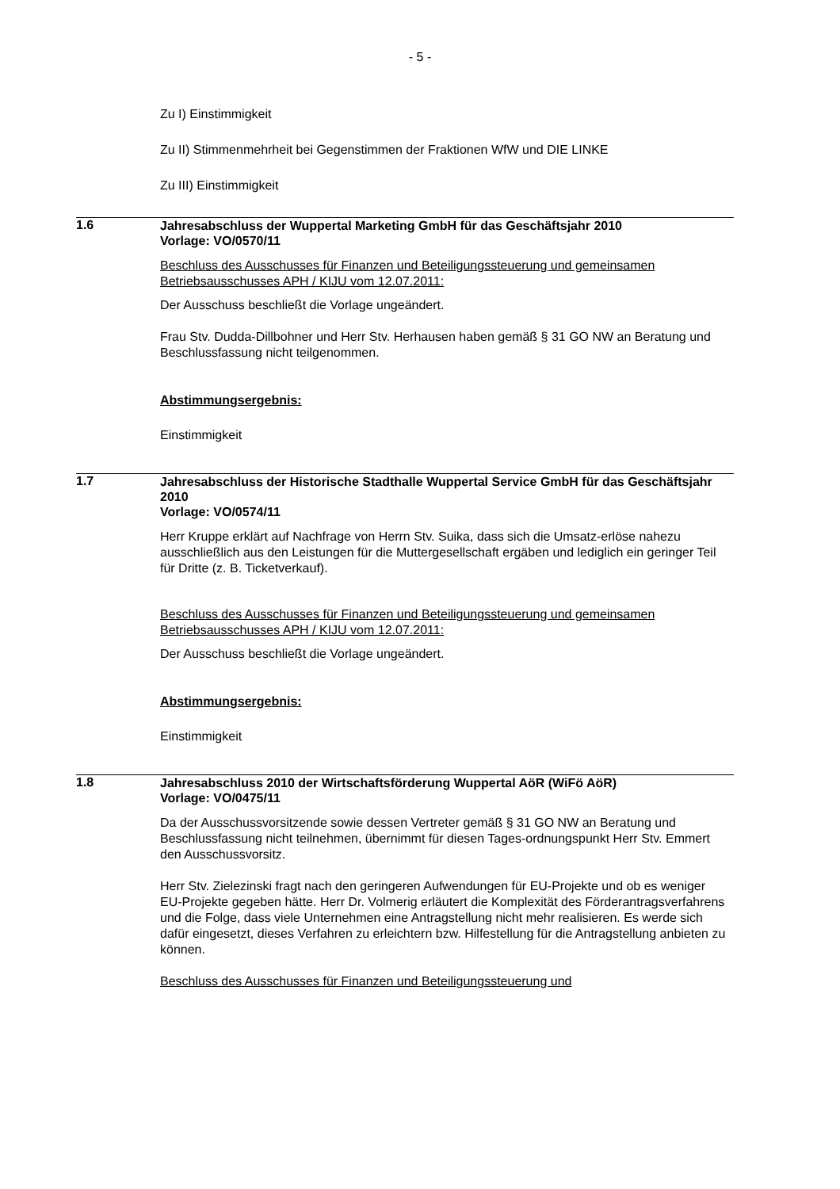- 5 -
Zu I) Einstimmigkeit
Zu II) Stimmenmehrheit bei Gegenstimmen der Fraktionen WfW und DIE LINKE
Zu III) Einstimmigkeit
1.6
Jahresabschluss der Wuppertal Marketing GmbH für das Geschäftsjahr 2010
Vorlage: VO/0570/11
Beschluss des Ausschusses für Finanzen und Beteiligungssteuerung und gemeinsamen Betriebsausschusses APH / KIJU vom 12.07.2011:
Der Ausschuss beschließt die Vorlage ungeändert.
Frau Stv. Dudda-Dillbohner und Herr Stv. Herhausen haben gemäß § 31 GO NW an Beratung und Beschlussfassung nicht teilgenommen.
Abstimmungsergebnis:
Einstimmigkeit
1.7
Jahresabschluss der Historische Stadthalle Wuppertal Service GmbH für das Geschäftsjahr 2010
Vorlage: VO/0574/11
Herr Kruppe erklärt auf Nachfrage von Herrn Stv. Suika, dass sich die Umsatz-erlöse nahezu ausschließlich aus den Leistungen für die Muttergesellschaft ergäben und lediglich ein geringer Teil für Dritte (z. B. Ticketverkauf).
Beschluss des Ausschusses für Finanzen und Beteiligungssteuerung und gemeinsamen Betriebsausschusses APH / KIJU vom 12.07.2011:
Der Ausschuss beschließt die Vorlage ungeändert.
Abstimmungsergebnis:
Einstimmigkeit
1.8
Jahresabschluss 2010 der Wirtschaftsförderung Wuppertal AöR (WiFö AöR)
Vorlage: VO/0475/11
Da der Ausschussvorsitzende sowie dessen Vertreter gemäß § 31 GO NW an Beratung und Beschlussfassung nicht teilnehmen, übernimmt für diesen Tages-ordnungspunkt Herr Stv. Emmert den Ausschussvorsitz.
Herr Stv. Zielezinski fragt nach den geringeren Aufwendungen für EU-Projekte und ob es weniger EU-Projekte gegeben hätte. Herr Dr. Volmerig erläutert die Komplexität des Förderantragsverfahrens und die Folge, dass viele Unternehmen eine Antragstellung nicht mehr realisieren. Es werde sich dafür eingesetzt, dieses Verfahren zu erleichtern bzw. Hilfestellung für die Antragstellung anbieten zu können.
Beschluss des Ausschusses für Finanzen und Beteiligungssteuerung und